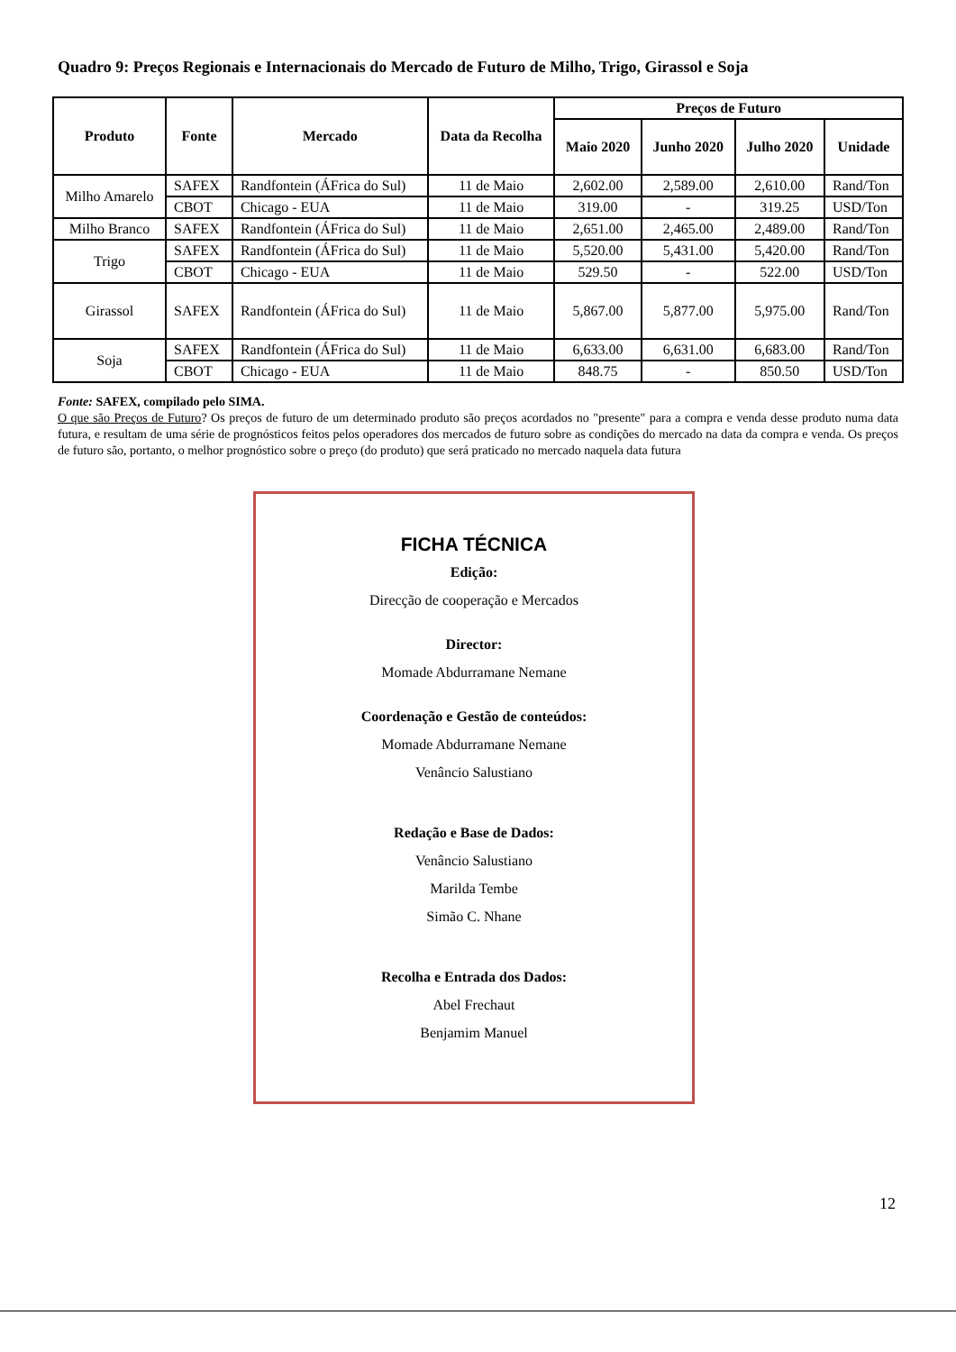Quadro 9: Preços Regionais e Internacionais do Mercado de Futuro de Milho, Trigo, Girassol e Soja
| Produto | Fonte | Mercado | Data da Recolha | Preços de Futuro | | | |
| --- | --- | --- | --- | --- | --- | --- | --- |
| | | | | Maio 2020 | Junho 2020 | Julho 2020 | Unidade |
| Milho Amarelo | SAFEX | Randfontein (ÁFrica do Sul) | 11 de Maio | 2,602.00 | 2,589.00 | 2,610.00 | Rand/Ton |
| | CBOT | Chicago - EUA | 11 de Maio | 319.00 | - | 319.25 | USD/Ton |
| Milho Branco | SAFEX | Randfontein (ÁFrica do Sul) | 11 de Maio | 2,651.00 | 2,465.00 | 2,489.00 | Rand/Ton |
| Trigo | SAFEX | Randfontein (ÁFrica do Sul) | 11 de Maio | 5,520.00 | 5,431.00 | 5,420.00 | Rand/Ton |
| | CBOT | Chicago - EUA | 11 de Maio | 529.50 | - | 522.00 | USD/Ton |
| Girassol | SAFEX | Randfontein (ÁFrica do Sul) | 11 de Maio | 5,867.00 | 5,877.00 | 5,975.00 | Rand/Ton |
| Soja | SAFEX | Randfontein (ÁFrica do Sul) | 11 de Maio | 6,633.00 | 6,631.00 | 6,683.00 | Rand/Ton |
| | CBOT | Chicago - EUA | 11 de Maio | 848.75 | - | 850.50 | USD/Ton |
Fonte: SAFEX, compilado pelo SIMA.
O que são Preços de Futuro? Os preços de futuro de um determinado produto são preços acordados no "presente" para a compra e venda desse produto numa data futura, e resultam de uma série de prognósticos feitos pelos operadores dos mercados de futuro sobre as condições do mercado na data da compra e venda. Os preços de futuro são, portanto, o melhor prognóstico sobre o preço (do produto) que será praticado no mercado naquela data futura
FICHA TÉCNICA
Edição:
Direcção de cooperação e Mercados
Director:
Momade Abdurramane Nemane
Coordenação e Gestão de conteúdos:
Momade Abdurramane Nemane
Venâncio Salustiano
Redação e Base de Dados:
Venâncio Salustiano
Marilda Tembe
Simão C. Nhane
Recolha e Entrada dos Dados:
Abel Frechaut
Benjamim Manuel
12